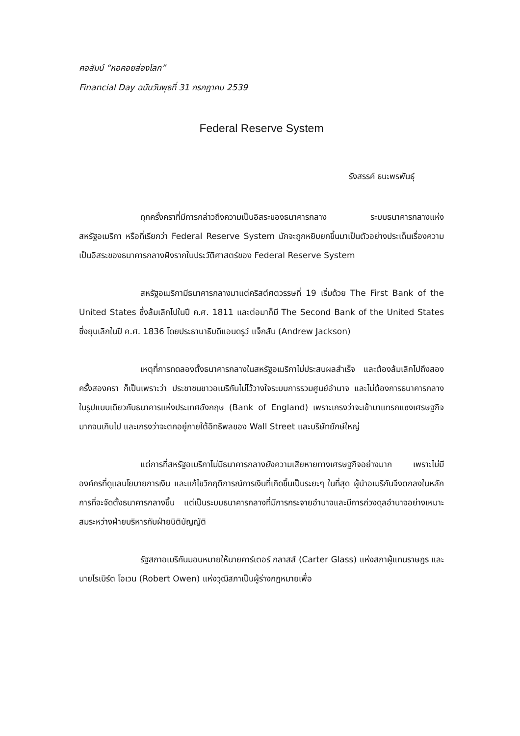คอลัมน์ “หอคอยส่องโลก”
Financial Day ฉบับวันพุธที่ 31 กรกฎาคม 2539
Federal Reserve System
รังสรรค์ ธนะพรพันธุ์
ทุกครั้งคราที่มีการกล่าวถึงความเป็นอิสระของธนาคารกลาง ระบบธนาคารกลางแห่งสหรัฐอเมริกา หรือที่เรียกว่า Federal Reserve System มักจะถูกหยิบยกขึ้นมาเป็นตัวอย่างประเด็นเรื่องความเป็นอิสระของธนาคารกลางฝังรากในประวัติศาสตร์ของ Federal Reserve System
สหรัฐอเมริกามีธนาคารกลางมาแต่คริสต์ศตวรรษที่ 19 เริ่มด้วย The First Bank of the United States ซึ่งล้มเลิกไปในปี ค.ศ. 1811 และต่อมาก็มี The Second Bank of the United States ซึ่งยุบเลิกในปี ค.ศ. 1836 โดยประธานาธิบดีแอนดรูว์ แจ็กสัน (Andrew Jackson)
เหตุที่การทดลองตั้งธนาคารกลางในสหรัฐอเมริกาไม่ประสบผลสำเร็จ และต้องล้มเลิกไปถึงสองครั้งสองครา ก็เป็นเพราะว่า ประชาชนชาวอเมริกันไม่ไว้วางใจระบบการรวมศูนย์อำนาจ และไม่ต้องการธนาคารกลางในรูปแบบเดียวกับธนาคารแห่งประเทศอังกฤษ (Bank of England) เพราะเกรงว่าจะเข้ามาแทรกแซงเศรษฐกิจมากจนเกินไป และเกรงว่าจะตกอยู่ภายใต้อิทธิพลของ Wall Street และบริษัทยักษ์ใหญ่
แต่การที่สหรัฐอเมริกาไม่มีธนาคารกลางยังความเสียหายทางเศรษฐกิจอย่างมาก เพราะไม่มีองค์กรที่ดูแลนโยบายการเงิน และแก้ไขวิกฤติการณ์การเงินที่เกิดขึ้นเป็นระยะๆ ในที่สุด ผู้นำอเมริกันจึงตกลงในหลักการที่จะจัดตั้งธนาคารกลางขึ้น แต่เป็นระบบธนาคารกลางที่มีการกระจายอำนาจและมีการถ่วงดุลอำนาจอย่างเหมาะสมระหว่างฝ่ายบริหารกับฝ่ายนิติบัญญัติ
รัฐสภาอเมริกันมอบหมายให้นายคาร์เตอร์ กลาสส์ (Carter Glass) แห่งสภาผู้แทนราษฎร และนายโรเบิร์ต โอเวน (Robert Owen) แห่งวุฒิสภาเป็นผู้ร่างกฎหมายเพื่อ